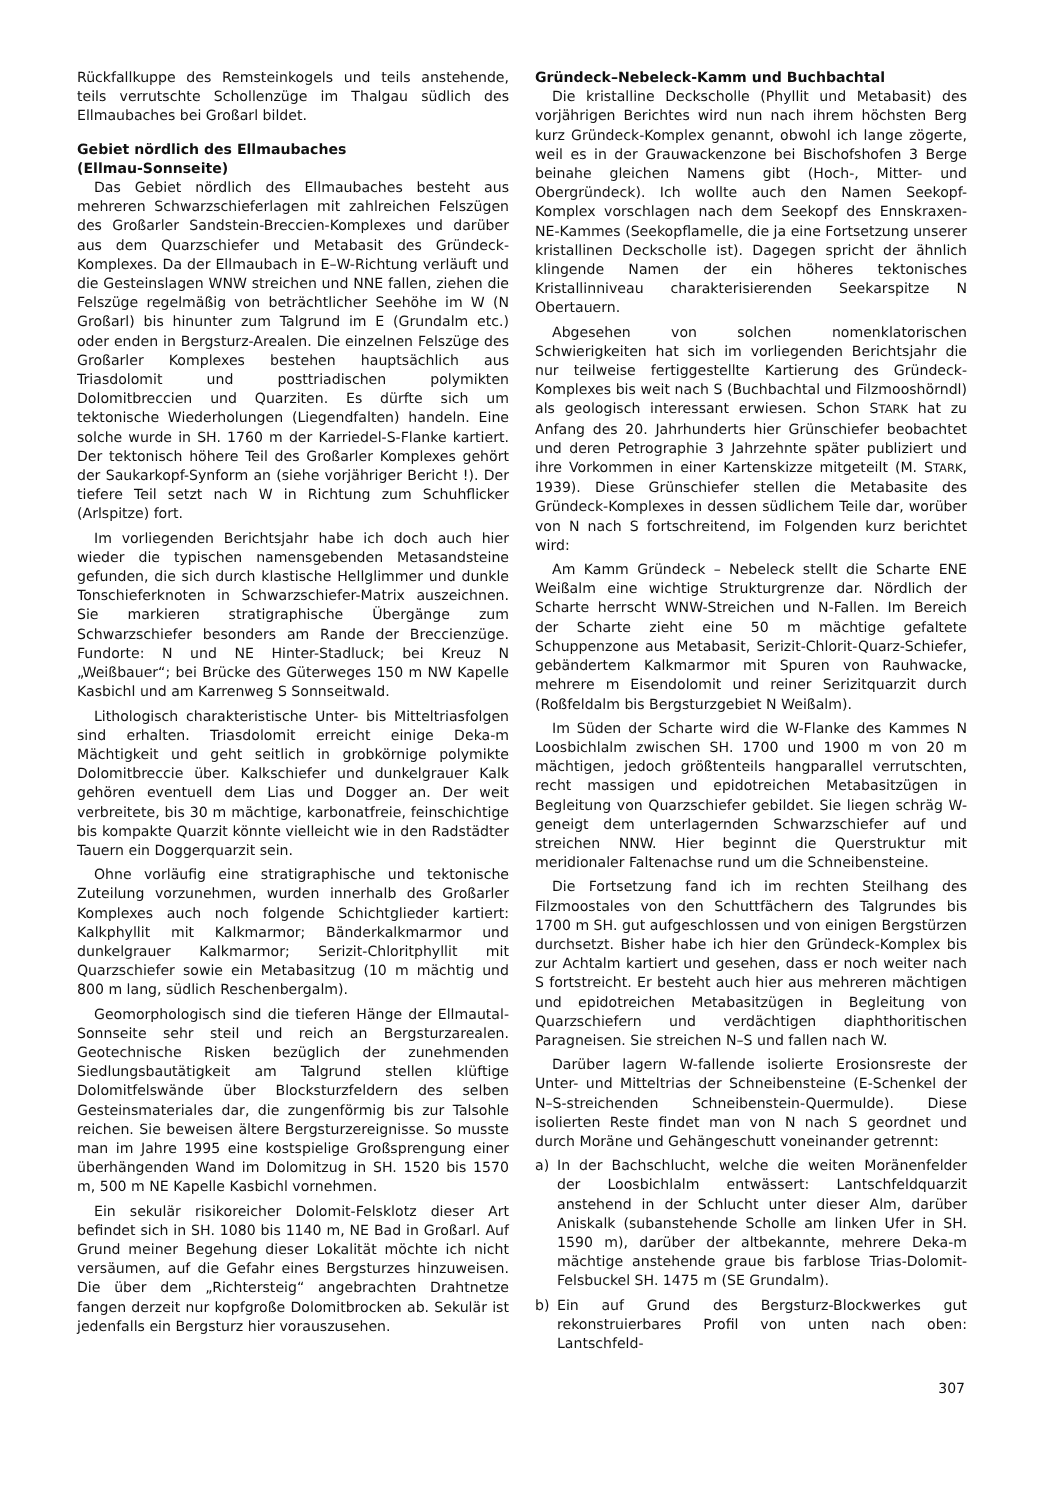Rückfallkuppe des Remsteinkogels und teils anstehende, teils verrutschte Schollenzüge im Thalgau südlich des Ellmaubaches bei Großarl bildet.
Gebiet nördlich des Ellmaubaches
(Ellmau-Sonnseite)
Das Gebiet nördlich des Ellmaubaches besteht aus mehreren Schwarzschieferlagen mit zahlreichen Felszügen des Großarler Sandstein-Breccien-Komplexes und darüber aus dem Quarzschiefer und Metabasit des Gründeck-Komplexes. Da der Ellmaubach in E–W-Richtung verläuft und die Gesteinslagen WNW streichen und NNE fallen, ziehen die Felszüge regelmäßig von beträchtlicher Seehöhe im W (N Großarl) bis hinunter zum Talgrund im E (Grundalm etc.) oder enden in Bergsturz-Arealen. Die einzelnen Felszüge des Großarler Komplexes bestehen hauptsächlich aus Triasdolomit und posttriadischen polymikten Dolomitbreccien und Quarziten. Es dürfte sich um tektonische Wiederholungen (Liegendfalten) handeln. Eine solche wurde in SH. 1760 m der Karriedel-S-Flanke kartiert. Der tektonisch höhere Teil des Großarler Komplexes gehört der Saukarkopf-Synform an (siehe vorjähriger Bericht !). Der tiefere Teil setzt nach W in Richtung zum Schuhflicker (Arlspitze) fort.
Im vorliegenden Berichtsjahr habe ich doch auch hier wieder die typischen namensgebenden Metasandsteine gefunden, die sich durch klastische Hellglimmer und dunkle Tonschieferknoten in Schwarzschiefer-Matrix auszeichnen. Sie markieren stratigraphische Übergänge zum Schwarzschiefer besonders am Rande der Breccienzüge. Fundorte: N und NE Hinter-Stadluck; bei Kreuz N „Weißbauer“; bei Brücke des Güterweges 150 m NW Kapelle Kasbichl und am Karrenweg S Sonnseitwald.
Lithologisch charakteristische Unter- bis Mitteltriasfolgen sind erhalten. Triasdolomit erreicht einige Deka-m Mächtigkeit und geht seitlich in grobkörnige polymikte Dolomitbreccie über. Kalkschiefer und dunkelgrauer Kalk gehören eventuell dem Lias und Dogger an. Der weit verbreitete, bis 30 m mächtige, karbonatfreie, feinschichtige bis kompakte Quarzit könnte vielleicht wie in den Radstädter Tauern ein Doggerquarzit sein.
Ohne vorläufig eine stratigraphische und tektonische Zuteilung vorzunehmen, wurden innerhalb des Großarler Komplexes auch noch folgende Schichtglieder kartiert: Kalkphyllit mit Kalkmarmor; Bänderkalkmarmor und dunkelgrauer Kalkmarmor; Serizit-Chloritphyllit mit Quarzschiefer sowie ein Metabasitzug (10 m mächtig und 800 m lang, südlich Reschenbergalm).
Geomorphologisch sind die tieferen Hänge der Ellmautal-Sonnseite sehr steil und reich an Bergsturzarealen. Geotechnische Risken bezüglich der zunehmenden Siedlungsbautätigkeit am Talgrund stellen klüftige Dolomitfelswände über Blocksturzfeldern des selben Gesteinsmateriales dar, die zungenförmig bis zur Talsohle reichen. Sie beweisen ältere Bergsturzereignisse. So musste man im Jahre 1995 eine kostspielige Großsprengung einer überhängenden Wand im Dolomitzug in SH. 1520 bis 1570 m, 500 m NE Kapelle Kasbichl vornehmen.
Ein sekulär risikoreicher Dolomit-Felsklotz dieser Art befindet sich in SH. 1080 bis 1140 m, NE Bad in Großarl. Auf Grund meiner Begehung dieser Lokalität möchte ich nicht versäumen, auf die Gefahr eines Bergsturzes hinzuweisen. Die über dem „Richtersteig“ angebrachten Drahtnetze fangen derzeit nur kopfgroße Dolomitbrocken ab. Sekulär ist jedenfalls ein Bergsturz hier vorauszusehen.
Gründeck–Nebeleck-Kamm und Buchbachtal
Die kristalline Deckscholle (Phyllit und Metabasit) des vorjährigen Berichtes wird nun nach ihrem höchsten Berg kurz Gründeck-Komplex genannt, obwohl ich lange zögerte, weil es in der Grauwackenzone bei Bischofshofen 3 Berge beinahe gleichen Namens gibt (Hoch-, Mitter- und Obergründeck). Ich wollte auch den Namen Seekopf-Komplex vorschlagen nach dem Seekopf des Ennskraxen-NE-Kammes (Seekopflamelle, die ja eine Fortsetzung unserer kristallinen Deckscholle ist). Dagegen spricht der ähnlich klingende Namen der ein höheres tektonisches Kristallinniveau charakterisierenden Seekarspitze N Obertauern.
Abgesehen von solchen nomenklatorischen Schwierigkeiten hat sich im vorliegenden Berichtsjahr die nur teilweise fertiggestellte Kartierung des Gründeck-Komplexes bis weit nach S (Buchbachtal und Filzmooshörndl) als geologisch interessant erwiesen. Schon STARK hat zu Anfang des 20. Jahrhunderts hier Grünschiefer beobachtet und deren Petrographie 3 Jahrzehnte später publiziert und ihre Vorkommen in einer Kartenskizze mitgeteilt (M. STARK, 1939). Diese Grünschiefer stellen die Metabasite des Gründeck-Komplexes in dessen südlichem Teile dar, worüber von N nach S fortschreitend, im Folgenden kurz berichtet wird:
Am Kamm Gründeck – Nebeleck stellt die Scharte ENE Weißalm eine wichtige Strukturgrenze dar. Nördlich der Scharte herrscht WNW-Streichen und N-Fallen. Im Bereich der Scharte zieht eine 50 m mächtige gefaltete Schuppenzone aus Metabasit, Serizit-Chlorit-Quarz-Schiefer, gebändertem Kalkmarmor mit Spuren von Rauhwacke, mehrere m Eisendolomit und reiner Serizitquarzit durch (Roßfeldalm bis Bergsturzgebiet N Weißalm).
Im Süden der Scharte wird die W-Flanke des Kammes N Loosbichlalm zwischen SH. 1700 und 1900 m von 20 m mächtigen, jedoch größtenteils hangparallel verrutschten, recht massigen und epidotreichen Metabasitzügen in Begleitung von Quarzschiefer gebildet. Sie liegen schräg W-geneigt dem unterlagernden Schwarzschiefer auf und streichen NNW. Hier beginnt die Querstruktur mit meridionaler Faltenachse rund um die Schneibensteine.
Die Fortsetzung fand ich im rechten Steilhang des Filzmoostales von den Schuttfächern des Talgrundes bis 1700 m SH. gut aufgeschlossen und von einigen Bergstürzen durchsetzt. Bisher habe ich hier den Gründeck-Komplex bis zur Achtalm kartiert und gesehen, dass er noch weiter nach S fortstreicht. Er besteht auch hier aus mehreren mächtigen und epidotreichen Metabasitzügen in Begleitung von Quarzschiefern und verdächtigen diaphthoritischen Paragneisen. Sie streichen N–S und fallen nach W.
Darüber lagern W-fallende isolierte Erosionsreste der Unter- und Mitteltrias der Schneibensteine (E-Schenkel der N–S-streichenden Schneibenstein-Quermulde). Diese isolierten Reste findet man von N nach S geordnet und durch Moräne und Gehängeschutt voneinander getrennt:
a) In der Bachschlucht, welche die weiten Moränenfelder der Loosbichlalm entwässert: Lantschfeldquarzit anstehend in der Schlucht unter dieser Alm, darüber Aniskalk (subanstehende Scholle am linken Ufer in SH. 1590 m), darüber der altbekannte, mehrere Deka-m mächtige anstehende graue bis farblose Trias-Dolomit-Felsbuckel SH. 1475 m (SE Grundalm).
b) Ein auf Grund des Bergsturz-Blockwerkes gut rekonstruierbares Profil von unten nach oben: Lantschfeld-
307